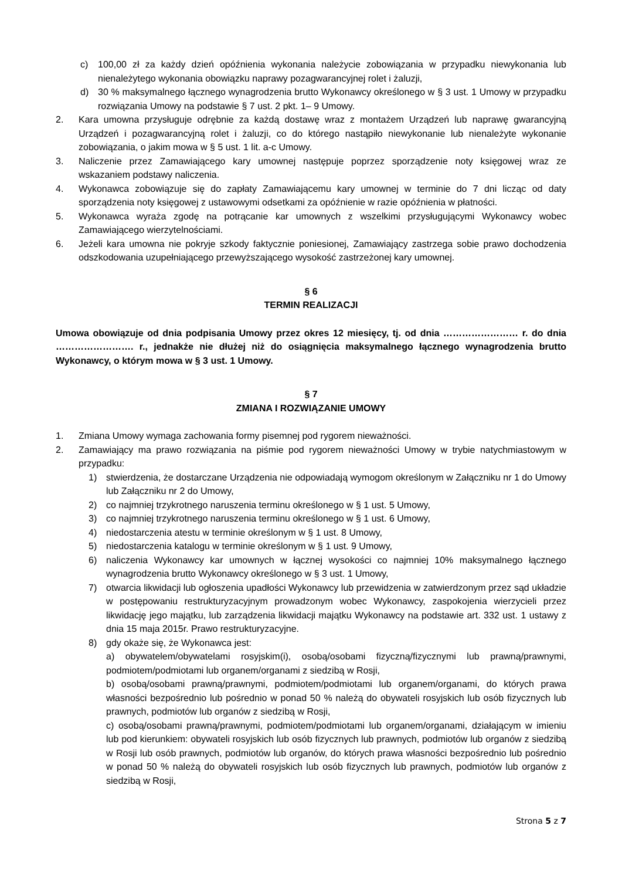c) 100,00 zł za każdy dzień opóźnienia wykonania należycie zobowiązania w przypadku niewykonania lub nienależytego wykonania obowiązku naprawy pozagwarancyjnej rolet i żaluzji,
d) 30 % maksymalnego łącznego wynagrodzenia brutto Wykonawcy określonego w § 3 ust. 1 Umowy w przypadku rozwiązania Umowy na podstawie § 7 ust. 2 pkt. 1– 9 Umowy.
2. Kara umowna przysługuje odrębnie za każdą dostawę wraz z montażem Urządzeń lub naprawę gwarancyjną Urządzeń i pozagwarancyjną rolet i żaluzji, co do którego nastąpiło niewykonanie lub nienależyte wykonanie zobowiązania, o jakim mowa w § 5 ust. 1 lit. a-c Umowy.
3. Naliczenie przez Zamawiającego kary umownej następuje poprzez sporządzenie noty księgowej wraz ze wskazaniem podstawy naliczenia.
4. Wykonawca zobowiązuje się do zapłaty Zamawiającemu kary umownej w terminie do 7 dni licząc od daty sporządzenia noty księgowej z ustawowymi odsetkami za opóźnienie w razie opóźnienia w płatności.
5. Wykonawca wyraża zgodę na potrącanie kar umownych z wszelkimi przysługującymi Wykonawcy wobec Zamawiającego wierzytelnościami.
6. Jeżeli kara umowna nie pokryje szkody faktycznie poniesionej, Zamawiający zastrzega sobie prawo dochodzenia odszkodowania uzupełniającego przewyższającego wysokość zastrzeżonej kary umownej.
§ 6
TERMIN REALIZACJI
Umowa obowiązuje od dnia podpisania Umowy przez okres 12 miesięcy, tj. od dnia …………………… r. do dnia ……………………. r., jednakże nie dłużej niż do osiągnięcia maksymalnego łącznego wynagrodzenia brutto Wykonawcy, o którym mowa w § 3 ust. 1 Umowy.
§ 7
ZMIANA I ROZWIĄZANIE UMOWY
1. Zmiana Umowy wymaga zachowania formy pisemnej pod rygorem nieważności.
2. Zamawiający ma prawo rozwiązania na piśmie pod rygorem nieważności Umowy w trybie natychmiastowym w przypadku:
1) stwierdzenia, że dostarczane Urządzenia nie odpowiadają wymogom określonym w Załączniku nr 1 do Umowy lub Załączniku nr 2 do Umowy,
2) co najmniej trzykrotnego naruszenia terminu określonego w § 1 ust. 5 Umowy,
3) co najmniej trzykrotnego naruszenia terminu określonego w § 1 ust. 6 Umowy,
4) niedostarczenia atestu w terminie określonym w § 1 ust. 8 Umowy,
5) niedostarczenia katalogu w terminie określonym w § 1 ust. 9 Umowy,
6) naliczenia Wykonawcy kar umownych w łącznej wysokości co najmniej 10% maksymalnego łącznego wynagrodzenia brutto Wykonawcy określonego w § 3 ust. 1 Umowy,
7) otwarcia likwidacji lub ogłoszenia upadłości Wykonawcy lub przewidzenia w zatwierdzonym przez sąd układzie w postępowaniu restrukturyzacyjnym prowadzonym wobec Wykonawcy, zaspokojenia wierzycieli przez likwidację jego majątku, lub zarządzenia likwidacji majątku Wykonawcy na podstawie art. 332 ust. 1 ustawy z dnia 15 maja 2015r. Prawo restrukturyzacyjne.
8) gdy okaże się, że Wykonawca jest:
a) obywatelem/obywatelami rosyjskim(i), osobą/osobami fizyczną/fizycznymi lub prawną/prawnymi, podmiotem/podmiotami lub organem/organami z siedzibą w Rosji,
b) osobą/osobami prawną/prawnymi, podmiotem/podmiotami lub organem/organami, do których prawa własności bezpośrednio lub pośrednio w ponad 50 % należą do obywateli rosyjskich lub osób fizycznych lub prawnych, podmiotów lub organów z siedzibą w Rosji,
c) osobą/osobami prawną/prawnymi, podmiotem/podmiotami lub organem/organami, działającym w imieniu lub pod kierunkiem: obywateli rosyjskich lub osób fizycznych lub prawnych, podmiotów lub organów z siedzibą w Rosji lub osób prawnych, podmiotów lub organów, do których prawa własności bezpośrednio lub pośrednio w ponad 50 % należą do obywateli rosyjskich lub osób fizycznych lub prawnych, podmiotów lub organów z siedzibą w Rosji,
Strona 5 z 7